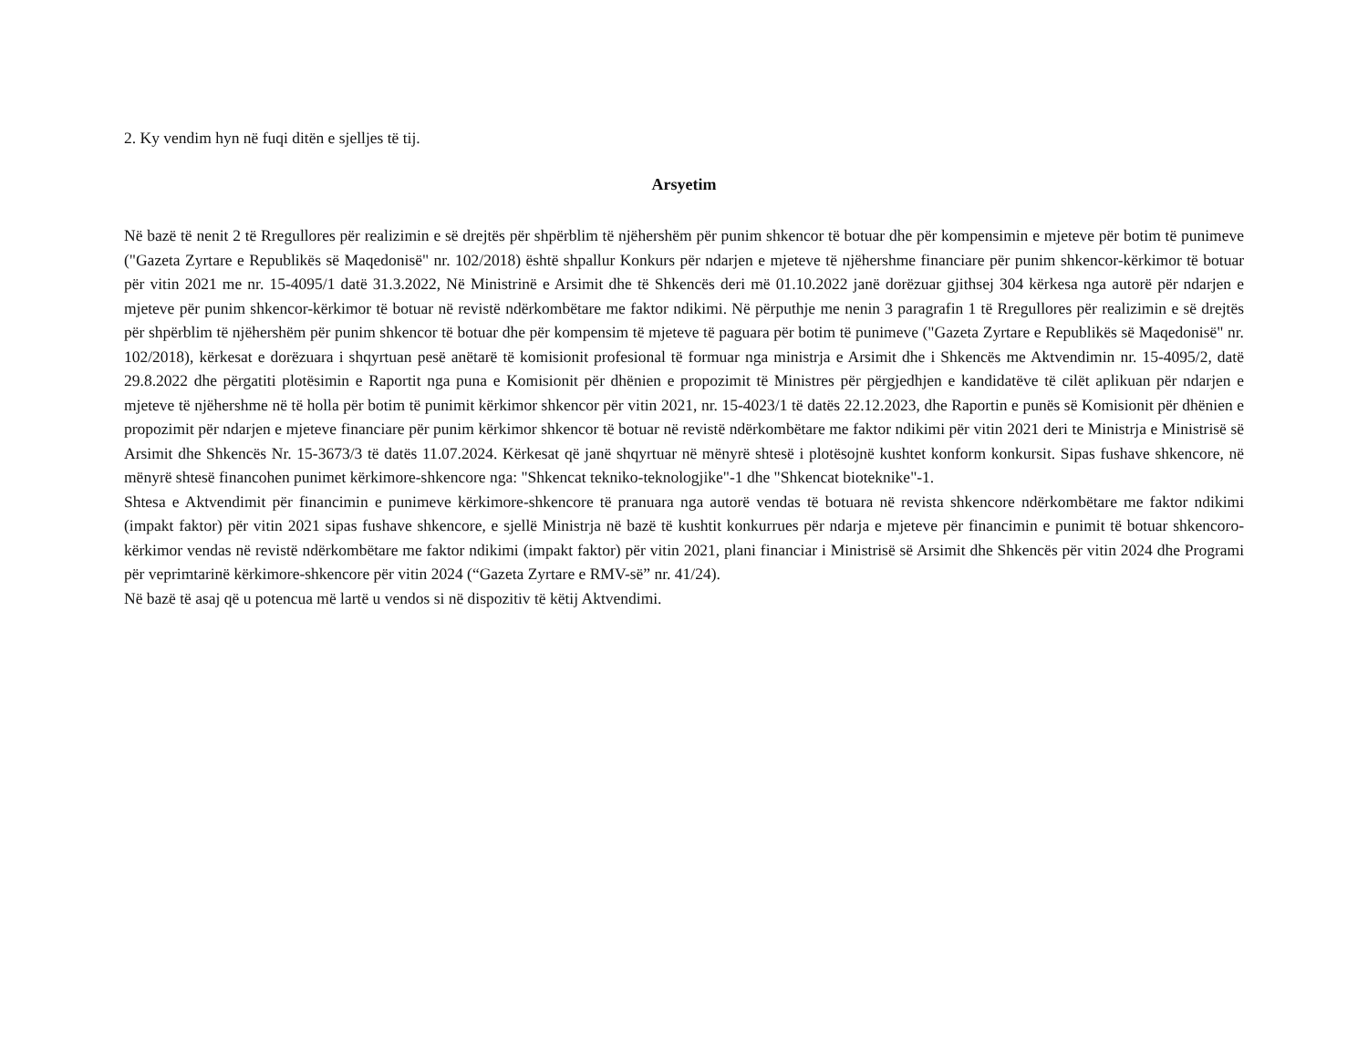2. Ky vendim hyn në fuqi ditën e sjelljes të tij.
Arsyetim
Në bazë të nenit 2 të Rregullores për realizimin e së drejtës për shpërblim të njëhershëm për punim shkencor të botuar dhe për kompensimin e mjeteve për botim të punimeve ("Gazeta Zyrtare e Republikës së Maqedonisë" nr. 102/2018) është shpallur Konkurs për ndarjen e mjeteve të njëhershme financiare për punim shkencor-kërkimor të botuar për vitin 2021 me nr. 15-4095/1 datë 31.3.2022, Në Ministrinë e Arsimit dhe të Shkencës deri më 01.10.2022 janë dorëzuar gjithsej 304 kërkesa nga autorë për ndarjen e mjeteve për punim shkencor-kërkimor të botuar në revistë ndërkombëtare me faktor ndikimi. Në përputhje me nenin 3 paragrafin 1 të Rregullores për realizimin e së drejtës për shpërblim të njëhershëm për punim shkencor të botuar dhe për kompensim të mjeteve të paguara për botim të punimeve ("Gazeta Zyrtare e Republikës së Maqedonisë" nr. 102/2018), kërkesat e dorëzuara i shqyrtuan pesë anëtarë të komisionit profesional të formuar nga ministrja e Arsimit dhe i Shkencës me Aktvendimin nr. 15-4095/2, datë 29.8.2022 dhe përgatiti plotësimin e Raportit nga puna e Komisionit për dhënien e propozimit të Ministres për përgjedhjen e kandidatëve të cilët aplikuan për ndarjen e mjeteve të njëhershme në të holla për botim të punimit kërkimor shkencor për vitin 2021, nr. 15-4023/1 të datës 22.12.2023, dhe Raportin e punës së Komisionit për dhënien e propozimit për ndarjen e mjeteve financiare për punim kërkimor shkencor të botuar në revistë ndërkombëtare me faktor ndikimi për vitin 2021 deri te Ministrja e Ministrisë së Arsimit dhe Shkencës Nr. 15-3673/3 të datës 11.07.2024. Kërkesat që janë shqyrtuar në mënyrë shtesë i plotësojnë kushtet konform konkursit. Sipas fushave shkencore, në mënyrë shtesë financohen punimet kërkimore-shkencore nga: "Shkencat tekniko-teknologjike"-1 dhe "Shkencat bioteknike"-1.
Shtesa e Aktvendimit për financimin e punimeve kërkimore-shkencore të pranuara nga autorë vendas të botuara në revista shkencore ndërkombëtare me faktor ndikimi (impakt faktor) për vitin 2021 sipas fushave shkencore, e sjellë Ministrja në bazë të kushtit konkurrues për ndarja e mjeteve për financimin e punimit të botuar shkencoro-kërkimor vendas në revistë ndërkombëtare me faktor ndikimi (impakt faktor) për vitin 2021, plani financiar i Ministrisë së Arsimit dhe Shkencës për vitin 2024 dhe Programi për veprimtarinë kërkimore-shkencore për vitin 2024 (“Gazeta Zyrtare e RMV-së” nr. 41/24).
Në bazë të asaj që u potencua më lartë u vendos si në dispozitiv të këtij Aktvendimi.